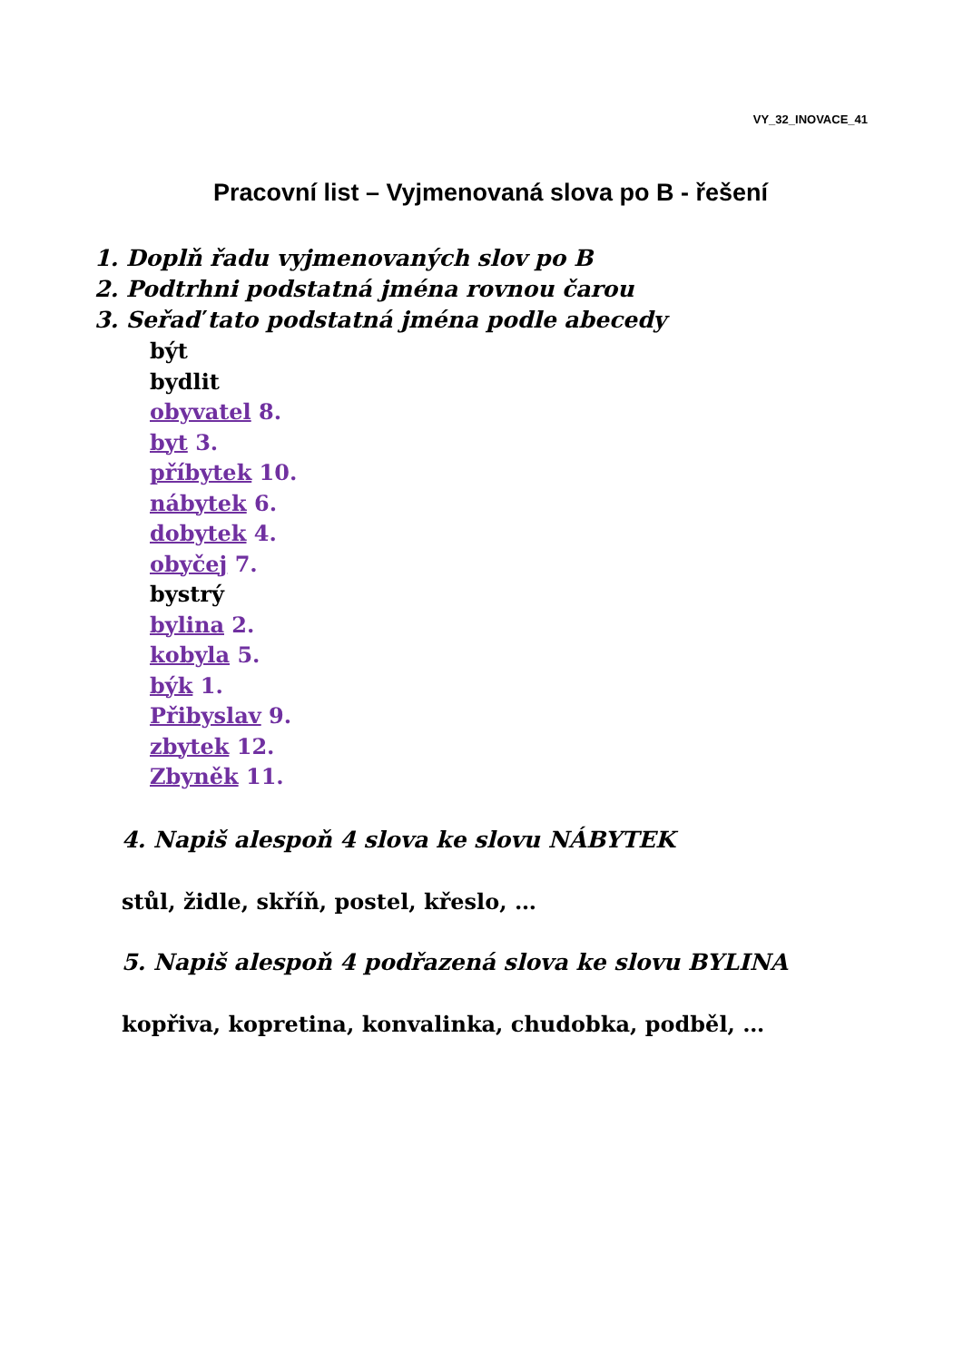VY_32_INOVACE_41
Pracovní list – Vyjmenovaná slova po B - řešení
1. Doplň řadu vyjmenovaných slov po B
2. Podtrhni podstatná jména rovnou čarou
3. Seřaď tato podstatná jména podle abecedy
být
bydlit
obyvatel 8.
byt 3.
příbytek 10.
nábytek 6.
dobytek 4.
obyčej 7.
bystrý
bylina 2.
kobyla 5.
býk 1.
Přibyslav 9.
zbytek 12.
Zbyněk 11.
4. Napiš alespoň 4 slova ke slovu NÁBYTEK
stůl, židle, skříň, postel, křeslo, …
5. Napiš alespoň 4 podřazená slova ke slovu BYLINA
kopřiva, kopretina, konvalinka, chudobka, podběl, …